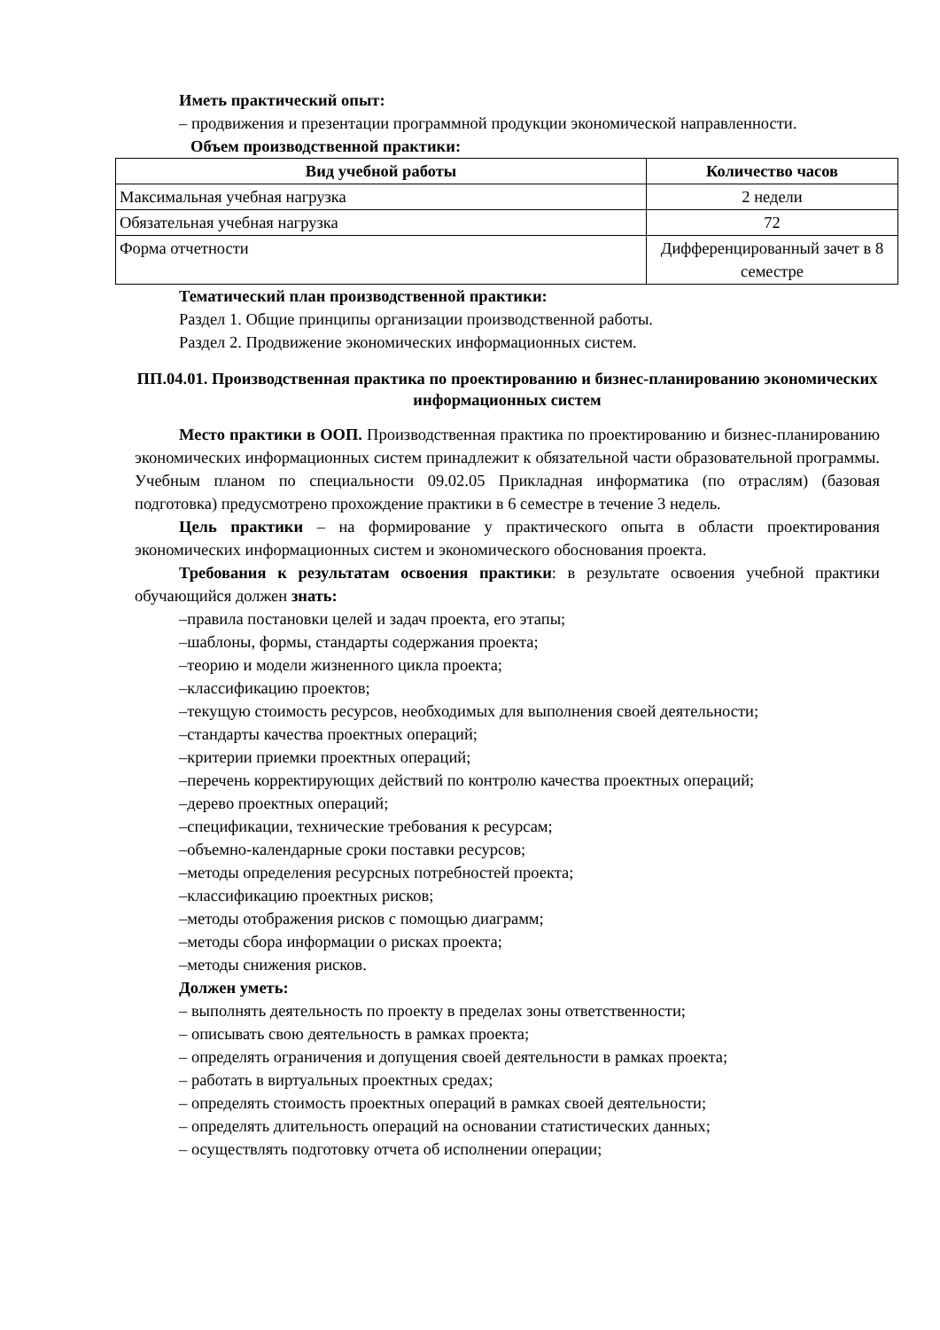Иметь практический опыт:
– продвижения и презентации программной продукции экономической направленности.
Объем производственной практики:
| Вид учебной работы | Количество часов |
| --- | --- |
| Максимальная учебная нагрузка | 2 недели |
| Обязательная учебная нагрузка | 72 |
| Форма отчетности | Дифференцированный зачет в 8 семестре |
Тематический план производственной практики:
Раздел 1. Общие принципы организации производственной работы.
Раздел 2. Продвижение экономических информационных систем.
ПП.04.01. Производственная практика по проектированию и бизнес-планированию экономических информационных систем
Место практики в ООП. Производственная практика по проектированию и бизнес-планированию экономических информационных систем принадлежит к обязательной части образовательной программы. Учебным планом по специальности 09.02.05 Прикладная информатика (по отраслям) (базовая подготовка) предусмотрено прохождение практики в 6 семестре в течение 3 недель.
Цель практики – на формирование у практического опыта в области проектирования экономических информационных систем и экономического обоснования проекта.
Требования к результатам освоения практики: в результате освоения учебной практики обучающийся должен знать:
–правила постановки целей и задач проекта, его этапы;
–шаблоны, формы, стандарты содержания проекта;
–теорию и модели жизненного цикла проекта;
–классификацию проектов;
–текущую стоимость ресурсов, необходимых для выполнения своей деятельности;
–стандарты качества проектных операций;
–критерии приемки проектных операций;
–перечень корректирующих действий по контролю качества проектных операций;
–дерево проектных операций;
–спецификации, технические требования к ресурсам;
–объемно-календарные сроки поставки ресурсов;
–методы определения ресурсных потребностей проекта;
–классификацию проектных рисков;
–методы отображения рисков с помощью диаграмм;
–методы сбора информации о рисках проекта;
–методы снижения рисков.
Должен уметь:
– выполнять деятельность по проекту в пределах зоны ответственности;
– описывать свою деятельность в рамках проекта;
– определять ограничения и допущения своей деятельности в рамках проекта;
– работать в виртуальных проектных средах;
– определять стоимость проектных операций в рамках своей деятельности;
– определять длительность операций на основании статистических данных;
– осуществлять подготовку отчета об исполнении операции;